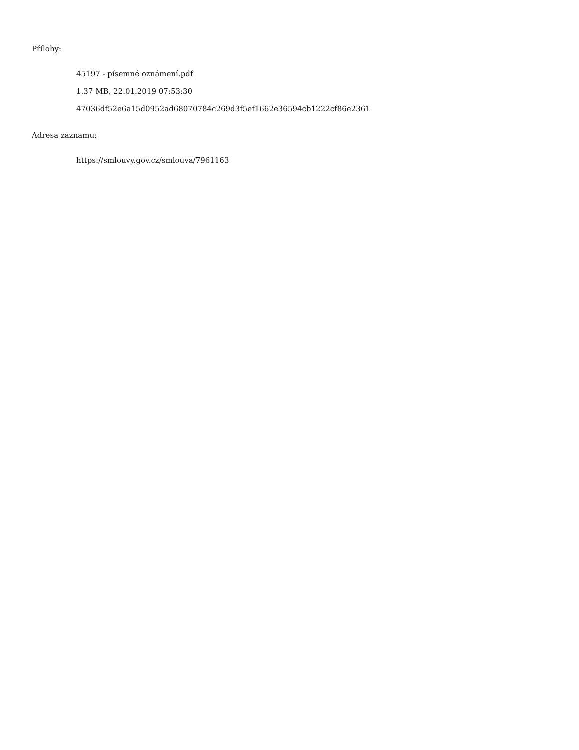Přílohy:
45197 - písemné oznámení.pdf
1.37 MB, 22.01.2019 07:53:30
47036df52e6a15d0952ad68070784c269d3f5ef1662e36594cb1222cf86e2361
Adresa záznamu:
https://smlouvy.gov.cz/smlouva/7961163